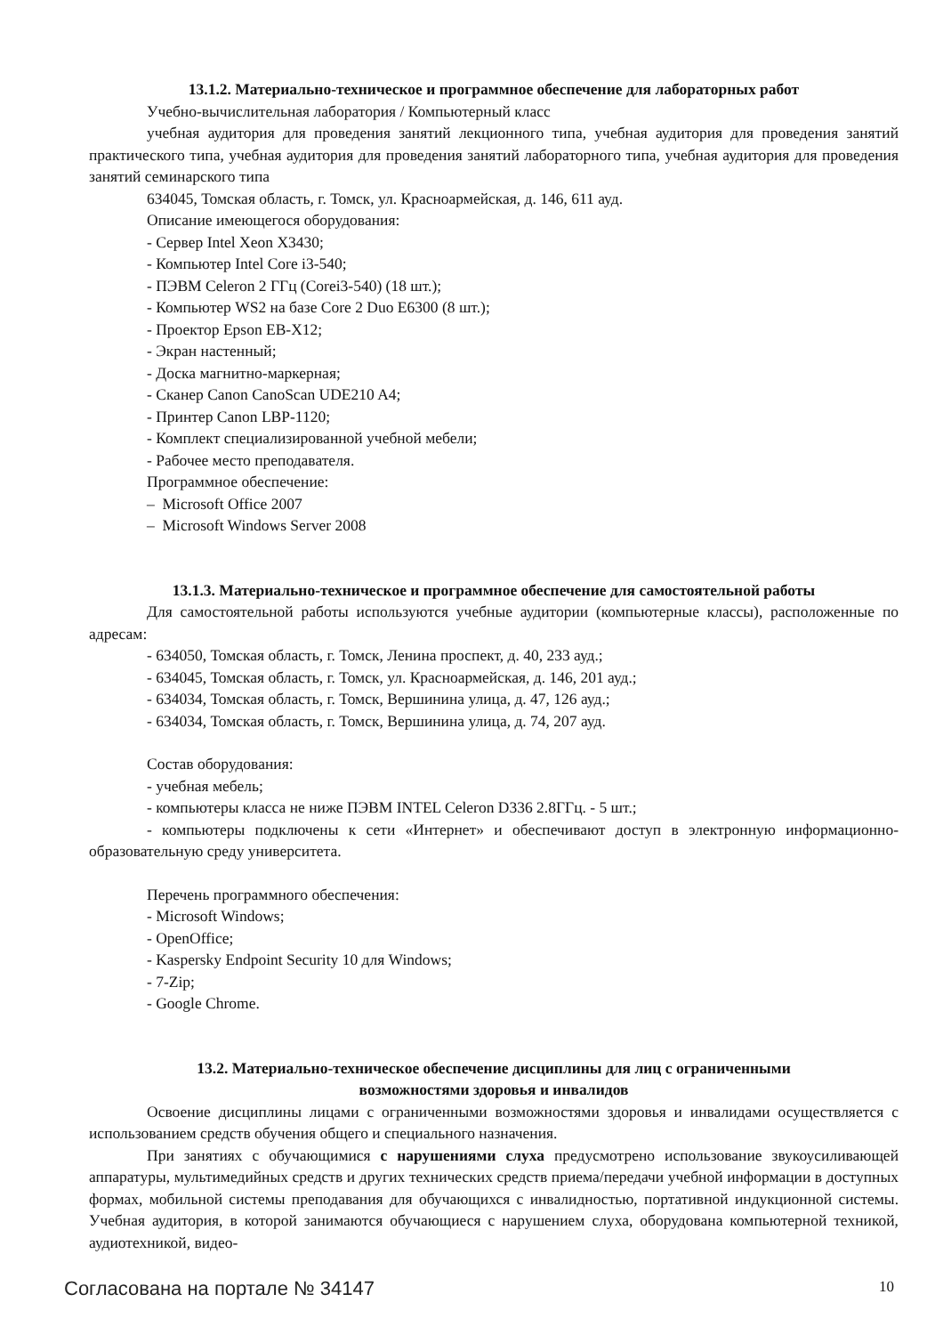13.1.2. Материально-техническое и программное обеспечение для лабораторных работ
Учебно-вычислительная лаборатория / Компьютерный класс
учебная аудитория для проведения занятий лекционного типа, учебная аудитория для проведения занятий практического типа, учебная аудитория для проведения занятий лабораторного типа, учебная аудитория для проведения занятий семинарского типа
634045, Томская область, г. Томск, ул. Красноармейская, д. 146, 611 ауд.
Описание имеющегося оборудования:
- Сервер Intel Xeon X3430;
- Компьютер Intel Core i3-540;
- ПЭВМ Celeron 2 ГГц (Corei3-540) (18 шт.);
- Компьютер WS2 на базе Core 2 Duo E6300 (8 шт.);
- Проектор Epson EB-X12;
- Экран настенный;
- Доска магнитно-маркерная;
- Сканер Canon CanoScan UDE210 A4;
- Принтер Canon LBP-1120;
- Комплект специализированной учебной мебели;
- Рабочее место преподавателя.
Программное обеспечение:
– Microsoft Office 2007
– Microsoft Windows Server 2008
13.1.3. Материально-техническое и программное обеспечение для самостоятельной работы
Для самостоятельной работы используются учебные аудитории (компьютерные классы), расположенные по адресам:
- 634050, Томская область, г. Томск, Ленина проспект, д. 40, 233 ауд.;
- 634045, Томская область, г. Томск, ул. Красноармейская, д. 146, 201 ауд.;
- 634034, Томская область, г. Томск, Вершинина улица, д. 47, 126 ауд.;
- 634034, Томская область, г. Томск, Вершинина улица, д. 74, 207 ауд.
Состав оборудования:
- учебная мебель;
- компьютеры класса не ниже ПЭВМ INTEL Celeron D336 2.8ГГц. - 5 шт.;
- компьютеры подключены к сети «Интернет» и обеспечивают доступ в электронную информационно-образовательную среду университета.
Перечень программного обеспечения:
- Microsoft Windows;
- OpenOffice;
- Kaspersky Endpoint Security 10 для Windows;
- 7-Zip;
- Google Chrome.
13.2. Материально-техническое обеспечение дисциплины для лиц с ограниченными
возможностями здоровья и инвалидов
Освоение дисциплины лицами с ограниченными возможностями здоровья и инвалидами осуществляется с использованием средств обучения общего и специального назначения.
При занятиях с обучающимися с нарушениями слуха предусмотрено использование звукоусиливающей аппаратуры, мультимедийных средств и других технических средств приема/передачи учебной информации в доступных формах, мобильной системы преподавания для обучающихся с инвалидностью, портативной индукционной системы. Учебная аудитория, в которой занимаются обучающиеся с нарушением слуха, оборудована компьютерной техникой, аудиотехникой, видео-
Согласована на портале № 34147 10